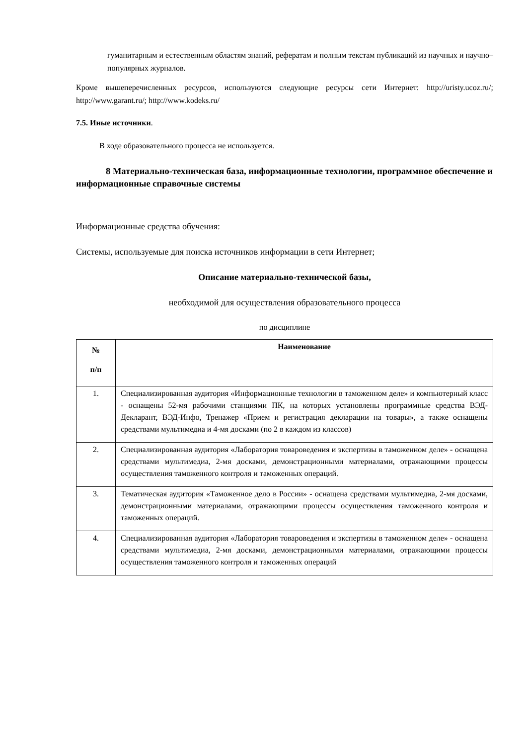гуманитарным и естественным областям знаний, рефератам и полным текстам публикаций из научных и научно–популярных журналов.
Кроме вышеперечисленных ресурсов, используются следующие ресурсы сети Интернет: http://uristy.ucoz.ru/; http://www.garant.ru/; http://www.kodeks.ru/
7.5. Иные источники.
В ходе образовательного процесса не используется.
8 Материально-техническая база, информационные технологии, программное обеспечение и информационные справочные системы
Информационные средства обучения:
Системы, используемые для поиска источников информации в сети Интернет;
Описание материально-технической базы,
необходимой для осуществления образовательного процесса
по дисциплине
| № п/п | Наименование |
| --- | --- |
| 1. | Специализированная аудитория «Информационные технологии в таможенном деле» и компьютерный класс - оснащены 52-мя рабочими станциями ПК, на которых установлены программные средства ВЭД-Декларант, ВЭД-Инфо, Тренажер «Прием и регистрация декларации на товары», а также оснащены средствами мультимедиа и 4-мя досками (по 2 в каждом из классов) |
| 2. | Специализированная аудитория «Лаборатория товароведения и экспертизы в таможенном деле» - оснащена средствами мультимедиа, 2-мя досками, демонстрационными материалами, отражающими процессы осуществления таможенного контроля и таможенных операций. |
| 3. | Тематическая аудитория «Таможенное дело в России» - оснащена средствами мультимедиа, 2-мя досками, демонстрационными материалами, отражающими процессы осуществления таможенного контроля и таможенных операций. |
| 4. | Специализированная аудитория «Лаборатория товароведения и экспертизы в таможенном деле» - оснащена средствами мультимедиа, 2-мя досками, демонстрационными материалами, отражающими процессы осуществления таможенного контроля и таможенных операций |